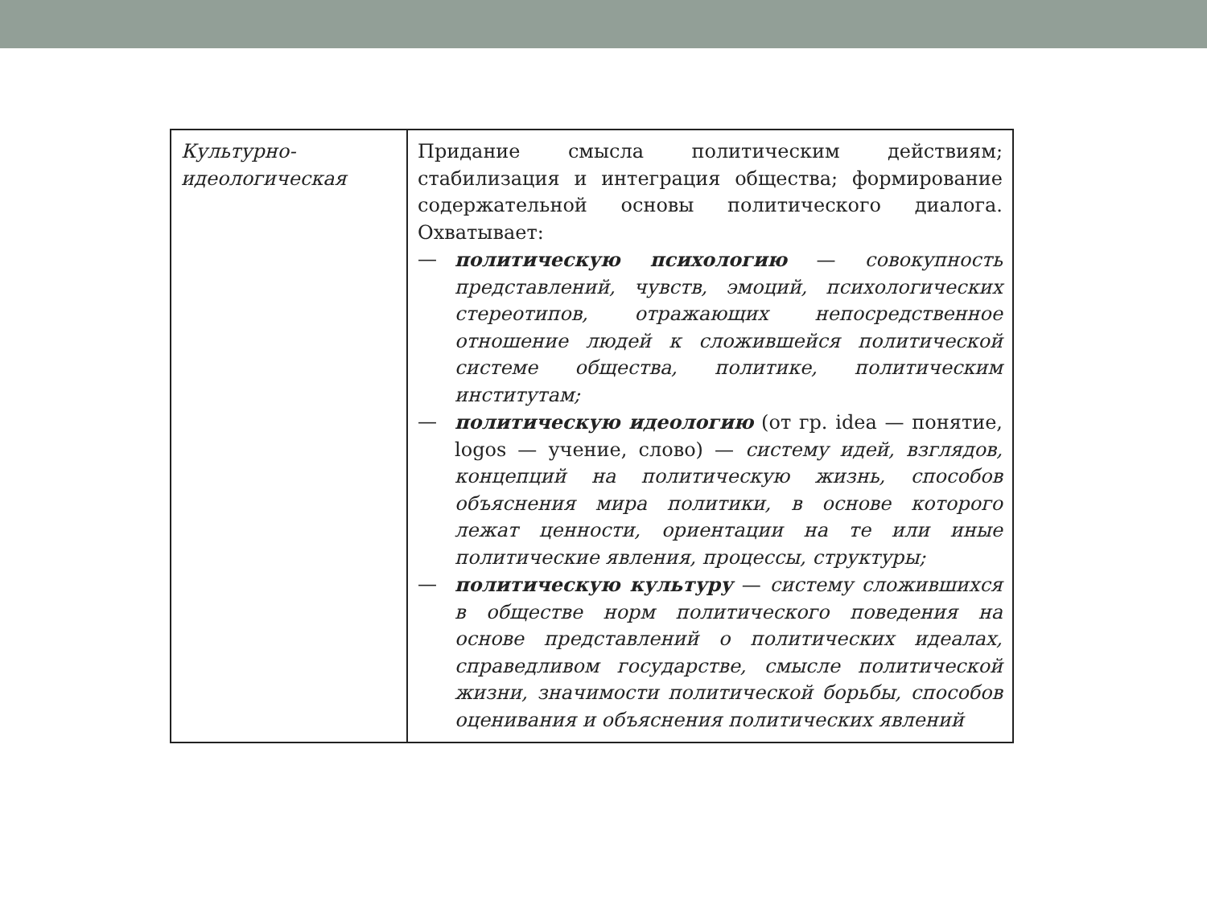| Культурно- идеологическая | Придание смысла политическим действиям; стабилизация и интеграция общества; формирование содержательной основы политического диалога. Охватывает: — политическую психологию — совокупность представлений, чувств, эмоций, психологических стереотипов, отражающих непосредственное отношение людей к сложившейся политической системе общества, политике, политическим институтам; — политическую идеологию (от гр. idea — понятие, logos — учение, слово) — систему идей, взглядов, концепций на политическую жизнь, способов объяснения мира политики, в основе которого лежат ценности, ориентации на те или иные политические явления, процессы, структуры; — политическую культуру — систему сложившихся в обществе норм политического поведения на основе представлений о политических идеалах, справедливом государстве, смысле политической жизни, значимости политической борьбы, способов оценивания и объяснения политических явлений |